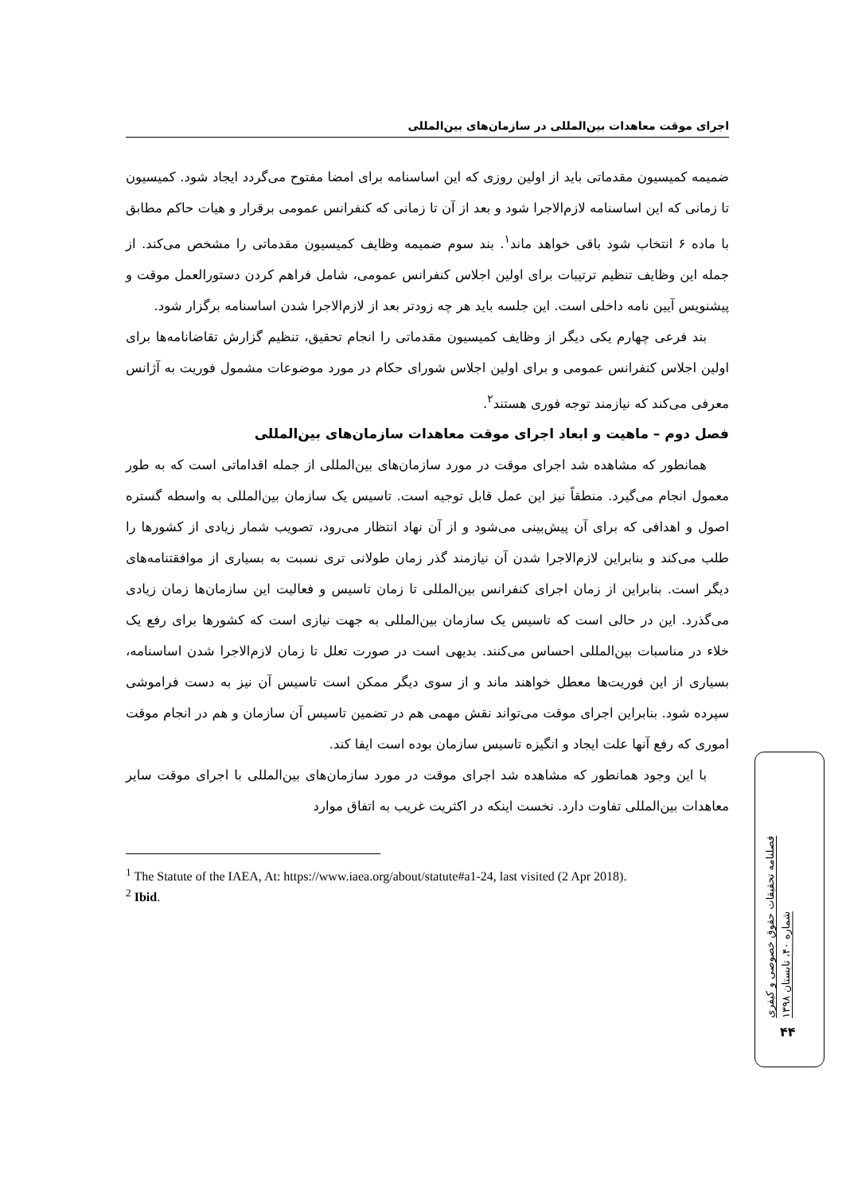اجرای موقت معاهدات بین‌المللی در سازمان‌های بین‌المللی
ضمیمه کمیسیون مقدماتی باید از اولین روزی که این اساسنامه برای امضا مفتوح می‌گردد ایجاد شود. کمیسیون تا زمانی که این اساسنامه لازم‌الاجرا شود و بعد از آن تا زمانی که کنفرانس عمومی برقرار و هیات حاکم مطابق با ماده ۶ انتخاب شود باقی خواهد ماند<sup>۱</sup>. بند سوم ضمیمه وظایف کمیسیون مقدماتی را مشخص می‌کند. از جمله این وظایف تنظیم ترتیبات برای اولین اجلاس کنفرانس عمومی، شامل فراهم کردن دستورالعمل موقت و پیشنویس آیین نامه داخلی است. این جلسه باید هر چه زودتر بعد از لازم‌الاجرا شدن اساسنامه برگزار شود.
بند فرعی چهارم یکی دیگر از وظایف کمیسیون مقدماتی را انجام تحقیق، تنظیم گزارش تقاضانامه‌ها برای اولین اجلاس کنفرانس عمومی و برای اولین اجلاس شورای حکام در مورد موضوعات مشمول فوریت به آژانس معرفی می‌کند که نیازمند توجه فوری هستند<sup>۲</sup>.
فصل دوم – ماهیت و ابعاد اجرای موقت معاهدات سازمان‌های بین‌المللی
همانطور که مشاهده شد اجرای موقت در مورد سازمان‌های بین‌المللی از جمله اقداماتی است که به طور معمول انجام می‌گیرد. منطقاً نیز این عمل قابل توجیه است. تاسیس یک سازمان بین‌المللی به واسطه گستره اصول و اهدافی که برای آن پیش‌بینی می‌شود و از آن نهاد انتظار می‌رود، تصویب شمار زیادی از کشورها را طلب می‌کند و بنابراین لازم‌الاجرا شدن آن نیازمند گذر زمان طولانی تری نسبت به بسیاری از موافقتنامه‌های دیگر است. بنابراین از زمان اجرای کنفرانس بین‌المللی تا زمان تاسیس و فعالیت این سازمان‌ها زمان زیادی می‌گذرد. این در حالی است که تاسیس یک سازمان بین‌المللی به جهت نیازی است که کشورها برای رفع یک خلاء در مناسبات بین‌المللی احساس می‌کنند. بدیهی است در صورت تعلل تا زمان لازم‌الاجرا شدن اساسنامه، بسیاری از این فوریت‌ها معطل خواهند ماند و از سوی دیگر ممکن است تاسیس آن نیز به دست فراموشی سپرده شود. بنابراین اجرای موقت می‌تواند نقش مهمی هم در تضمین تاسیس آن سازمان و هم در انجام موقت اموری که رفع آنها علت ایجاد و انگیزه تاسیس سازمان بوده است ایفا کند.
با این وجود همانطور که مشاهده شد اجرای موقت در مورد سازمان‌های بین‌المللی با اجرای موقت سایر معاهدات بین‌المللی تفاوت دارد. نخست اینکه در اکثریت غریب به اتفاق موارد
<sup>1</sup> The Statute of the IAEA, At: https://www.iaea.org/about/statute#a1-24, last visited (2 Apr 2018).
<sup>2</sup> Ibid.
فصلنامه تحقیقات حقوق خصوصی و کیفری
شماره ۴۰، تابستان ۱۳۹۸
۴۴